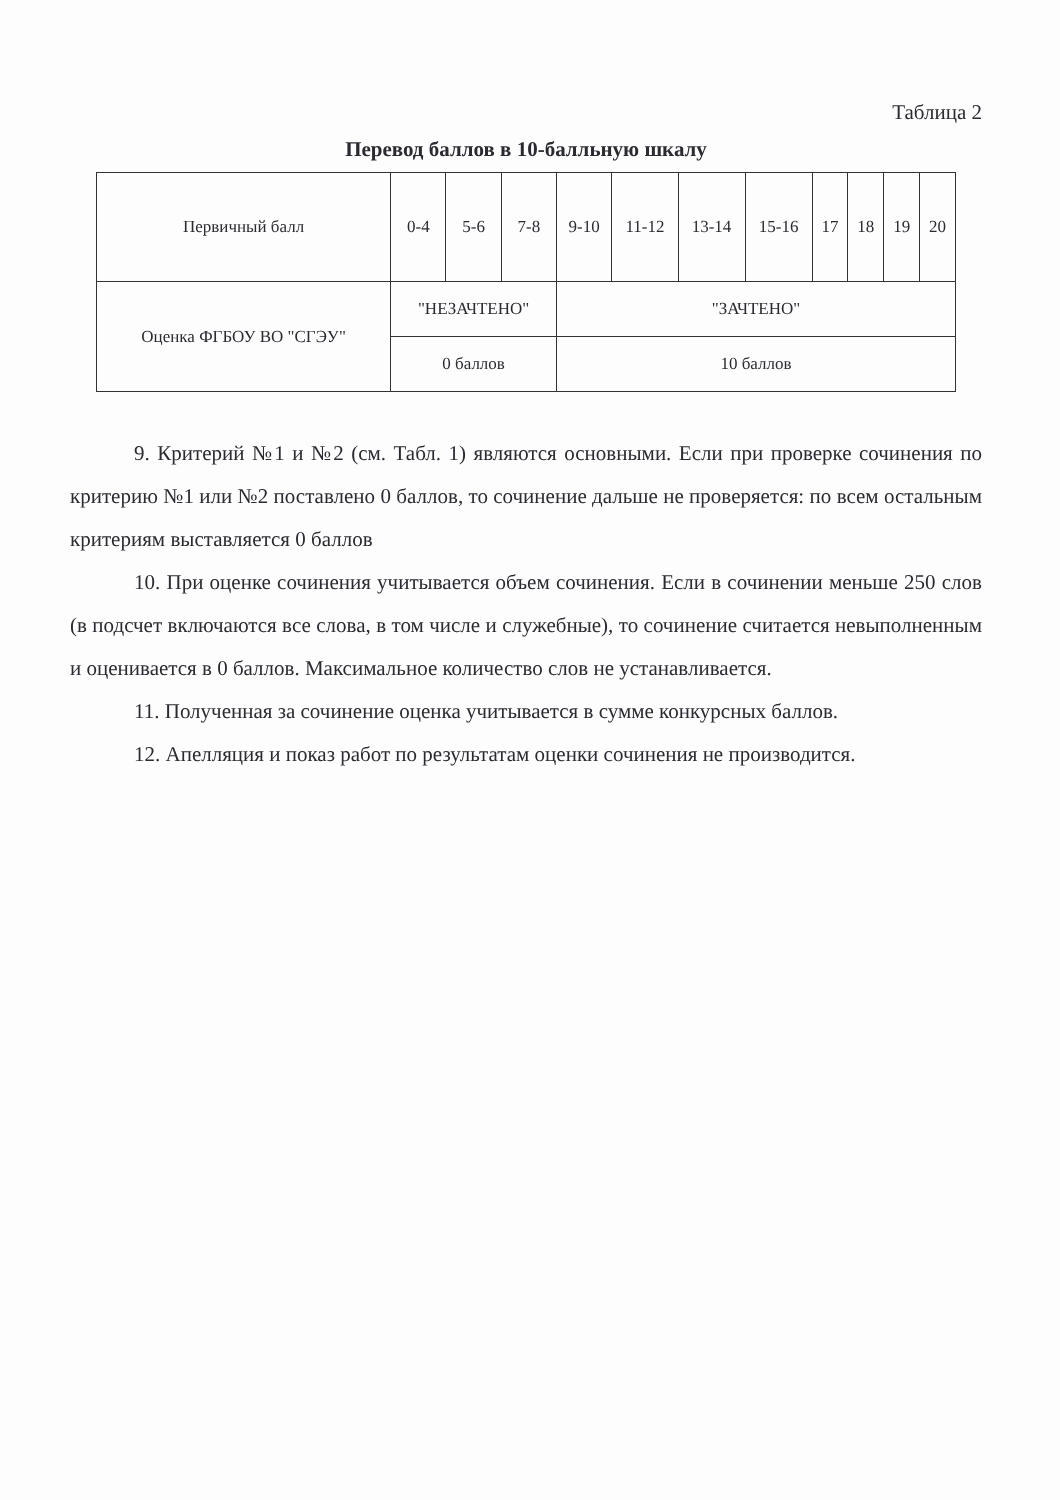Таблица 2
Перевод баллов в 10-балльную шкалу
| Первичный балл | 0-4 | 5-6 | 7-8 | 9-10 | 11-12 | 13-14 | 15-16 | 17 | 18 | 19 | 20 |
| Оценка ФГБОУ ВО "СГЭУ" | "НЕЗАЧТЕНО" | | | "ЗАЧТЕНО" | | | | | | | |
| | 0 баллов | | | 10 баллов | | | | | | | |
9. Критерий №1 и №2 (см. Табл. 1) являются основными. Если при проверке сочинения по критерию №1 или №2 поставлено 0 баллов, то сочинение дальше не проверяется: по всем остальным критериям выставляется 0 баллов
10. При оценке сочинения учитывается объем сочинения. Если в сочинении меньше 250 слов (в подсчет включаются все слова, в том числе и служебные), то сочинение считается невыполненным и оценивается в 0 баллов. Максимальное количество слов не устанавливается.
11. Полученная за сочинение оценка учитывается в сумме конкурсных баллов.
12. Апелляция и показ работ по результатам оценки сочинения не производится.